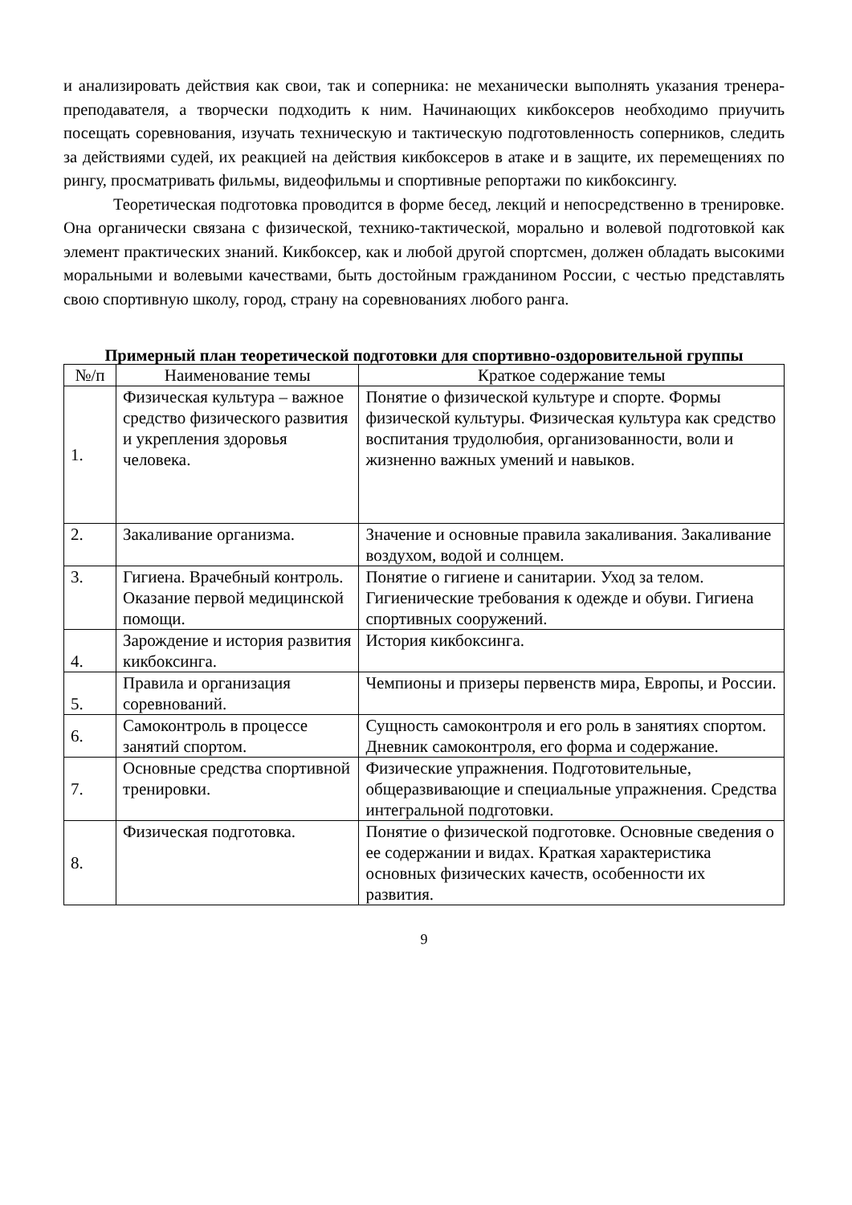и анализировать действия как свои, так и соперника: не механически выполнять указания тренера-преподавателя, а творчески подходить к ним. Начинающих кикбоксеров необходимо приучить посещать соревнования, изучать техническую и тактическую подготовленность соперников, следить за действиями судей, их реакцией на действия кикбоксеров в атаке и в защите, их перемещениях по рингу, просматривать фильмы, видеофильмы и спортивные репортажи по кикбоксингу.
Теоретическая подготовка проводится в форме бесед, лекций и непосредственно в тренировке. Она органически связана с физической, технико-тактической, морально и волевой подготовкой как элемент практических знаний. Кикбоксер, как и любой другой спортсмен, должен обладать высокими моральными и волевыми качествами, быть достойным гражданином России, с честью представлять свою спортивную школу, город, страну на соревнованиях любого ранга.
Примерный план теоретической подготовки для спортивно-оздоровительной группы
| №/п | Наименование темы | Краткое содержание темы |
| --- | --- | --- |
| 1. | Физическая культура – важное средство физического развития и укрепления здоровья человека. | Понятие о физической культуре и спорте. Формы физической культуры. Физическая культура как средство воспитания трудолюбия, организованности, воли и жизненно важных умений и навыков. |
| 2. | Закаливание организма. | Значение и основные правила закаливания. Закаливание воздухом, водой и солнцем. |
| 3. | Гигиена. Врачебный контроль. Оказание первой медицинской помощи. | Понятие о гигиене и санитарии. Уход за телом. Гигиенические требования к одежде и обуви. Гигиена спортивных сооружений. |
| 4. | Зарождение и история развития кикбоксинга. | История кикбоксинга. |
| 5. | Правила и организация соревнований. | Чемпионы и призеры первенств мира, Европы, и России. |
| 6. | Самоконтроль в процессе занятий спортом. | Сущность самоконтроля и его роль в занятиях спортом. Дневник самоконтроля, его форма и содержание. |
| 7. | Основные средства спортивной тренировки. | Физические упражнения. Подготовительные, общеразвивающие и специальные упражнения. Средства интегральной подготовки. |
| 8. | Физическая подготовка. | Понятие о физической подготовке. Основные сведения о ее содержании и видах. Краткая характеристика основных физических качеств, особенности их развития. |
9